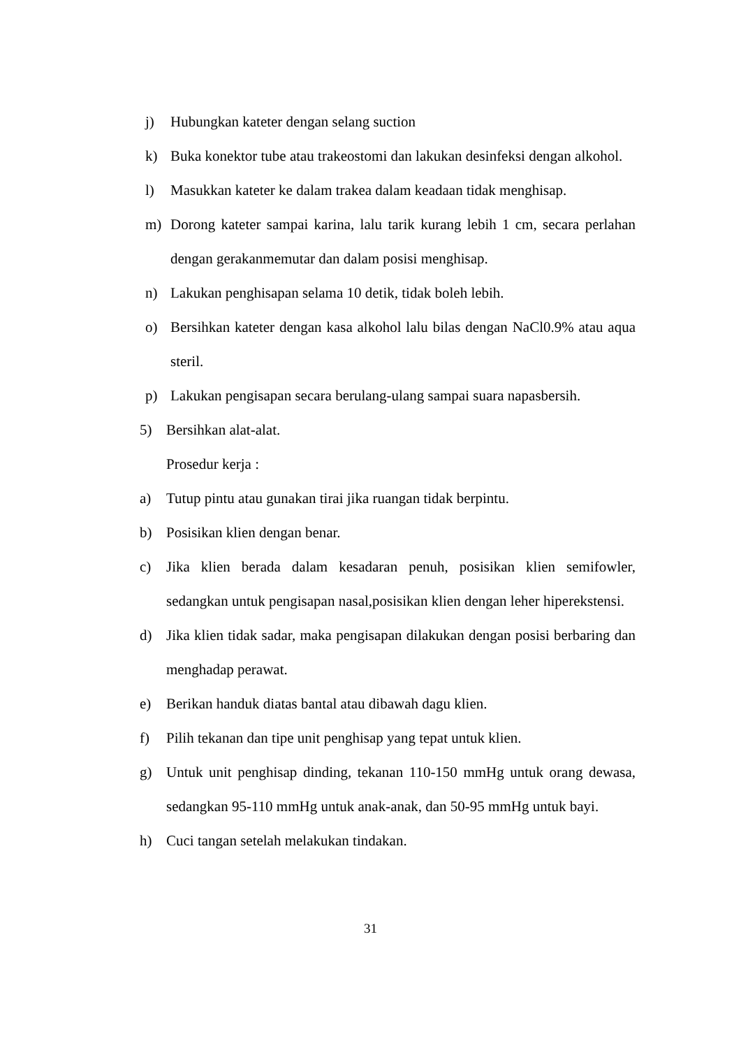j) Hubungkan kateter dengan selang suction
k) Buka konektor tube atau trakeostomi dan lakukan desinfeksi dengan alkohol.
l) Masukkan kateter ke dalam trakea dalam keadaan tidak menghisap.
m) Dorong kateter sampai karina, lalu tarik kurang lebih 1 cm, secara perlahan dengan gerakanmemutar dan dalam posisi menghisap.
n) Lakukan penghisapan selama 10 detik, tidak boleh lebih.
o) Bersihkan kateter dengan kasa alkohol lalu bilas dengan NaCl0.9% atau aqua steril.
p) Lakukan pengisapan secara berulang-ulang sampai suara napasbersih.
5) Bersihkan alat-alat.
Prosedur kerja :
a) Tutup pintu atau gunakan tirai jika ruangan tidak berpintu.
b) Posisikan klien dengan benar.
c) Jika klien berada dalam kesadaran penuh, posisikan klien semifowler, sedangkan untuk pengisapan nasal,posisikan klien dengan leher hiperekstensi.
d) Jika klien tidak sadar, maka pengisapan dilakukan dengan posisi berbaring dan menghadap perawat.
e) Berikan handuk diatas bantal atau dibawah dagu klien.
f) Pilih tekanan dan tipe unit penghisap yang tepat untuk klien.
g) Untuk unit penghisap dinding, tekanan 110-150 mmHg untuk orang dewasa, sedangkan 95-110 mmHg untuk anak-anak, dan 50-95 mmHg untuk bayi.
h) Cuci tangan setelah melakukan tindakan.
31